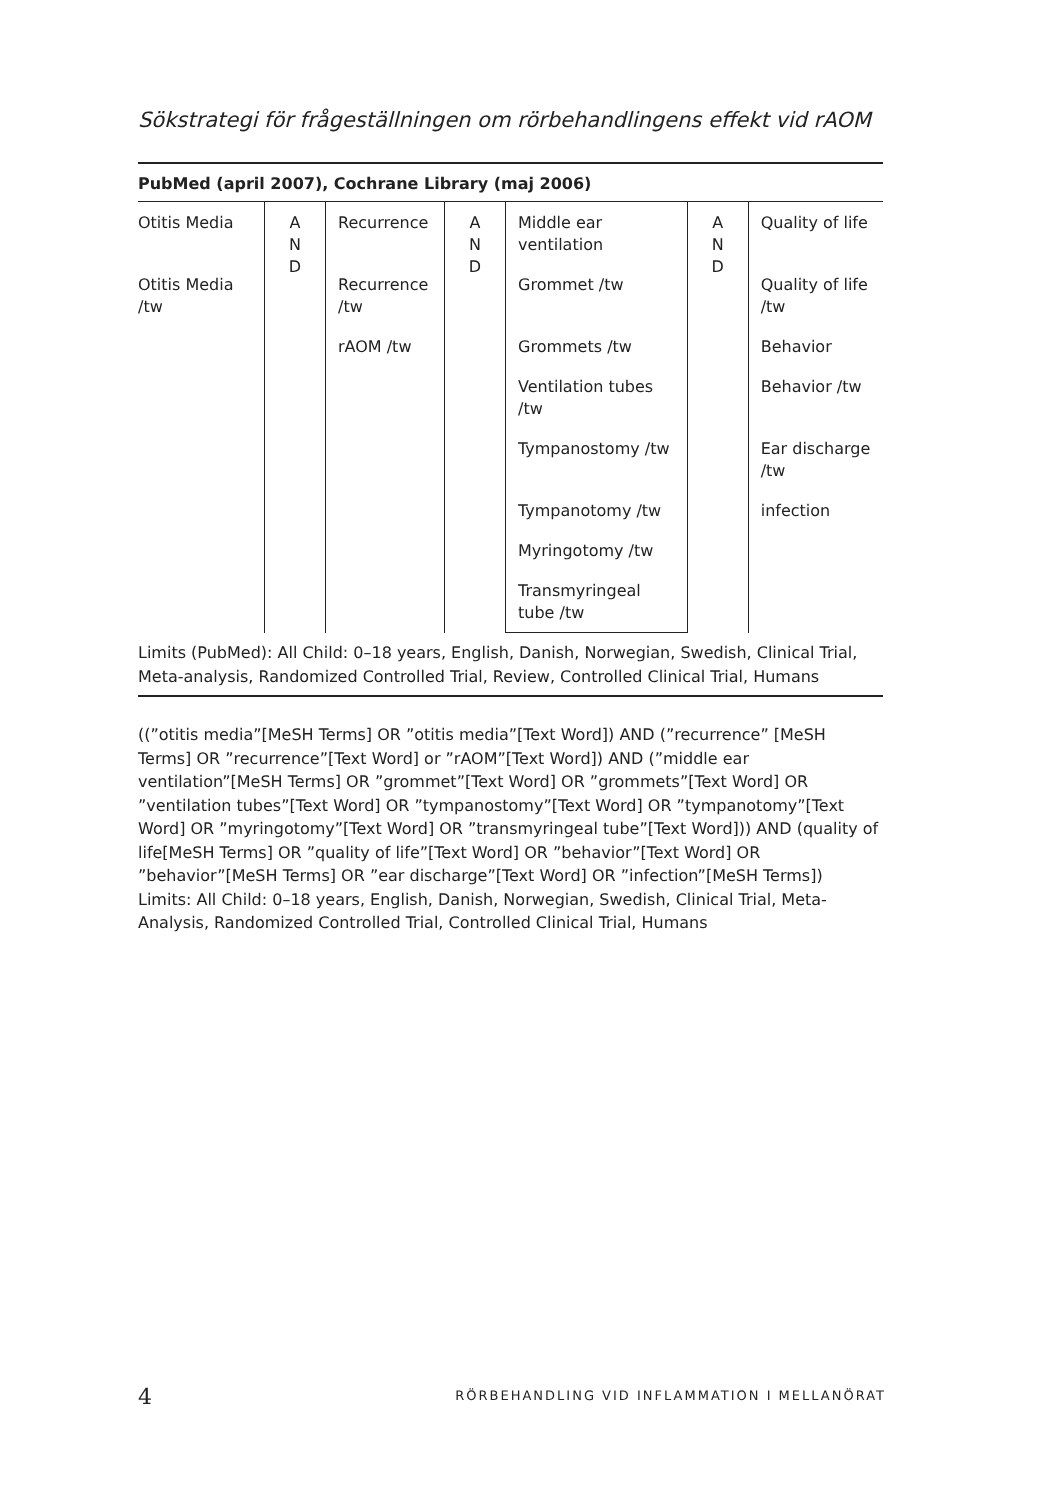Sökstrategi för frågeställningen om rörbehandlingens effekt vid rAOM
PubMed (april 2007), Cochrane Library (maj 2006)
| Otitis Media | A N D | Recurrence | A N D | Middle ear ventilation | A N D | Quality of life |
| Otitis Media /tw | | Recurrence /tw | | Grommet /tw | | Quality of life /tw |
| | | rAOM /tw | | Grommets /tw | | Behavior |
| | | | | Ventilation tubes /tw | | Behavior /tw |
| | | | | Tympanostomy /tw | | Ear discharge /tw |
| | | | | Tympanotomy /tw | | infection |
| | | | | Myringotomy /tw | | |
| | | | | Transmyringeal tube /tw | | |
Limits (PubMed): All Child: 0–18 years, English, Danish, Norwegian, Swedish, Clinical Trial, Meta-analysis, Randomized Controlled Trial, Review, Controlled Clinical Trial, Humans
((”otitis media”[MeSH Terms] OR ”otitis media”[Text Word]) AND (”recurrence” [MeSH Terms] OR ”recurrence”[Text Word] or ”rAOM”[Text Word]) AND (”middle ear ventilation”[MeSH Terms] OR ”grommet”[Text Word] OR ”grommets”[Text Word] OR ”ventilation tubes”[Text Word] OR ”tympanostomy”[Text Word] OR ”tympanotomy”[Text Word] OR ”myringotomy”[Text Word] OR ”transmyringeal tube”[Text Word])) AND (quality of life[MeSH Terms] OR ”quality of life”[Text Word] OR ”behavior”[Text Word] OR ”behavior”[MeSH Terms] OR ”ear discharge”[Text Word] OR ”infection”[MeSH Terms])
Limits: All Child: 0–18 years, English, Danish, Norwegian, Swedish, Clinical Trial, Meta-Analysis, Randomized Controlled Trial, Controlled Clinical Trial, Humans
4 RÖRBEHANDLING VID INFLAMMATION I MELLANÖRAT